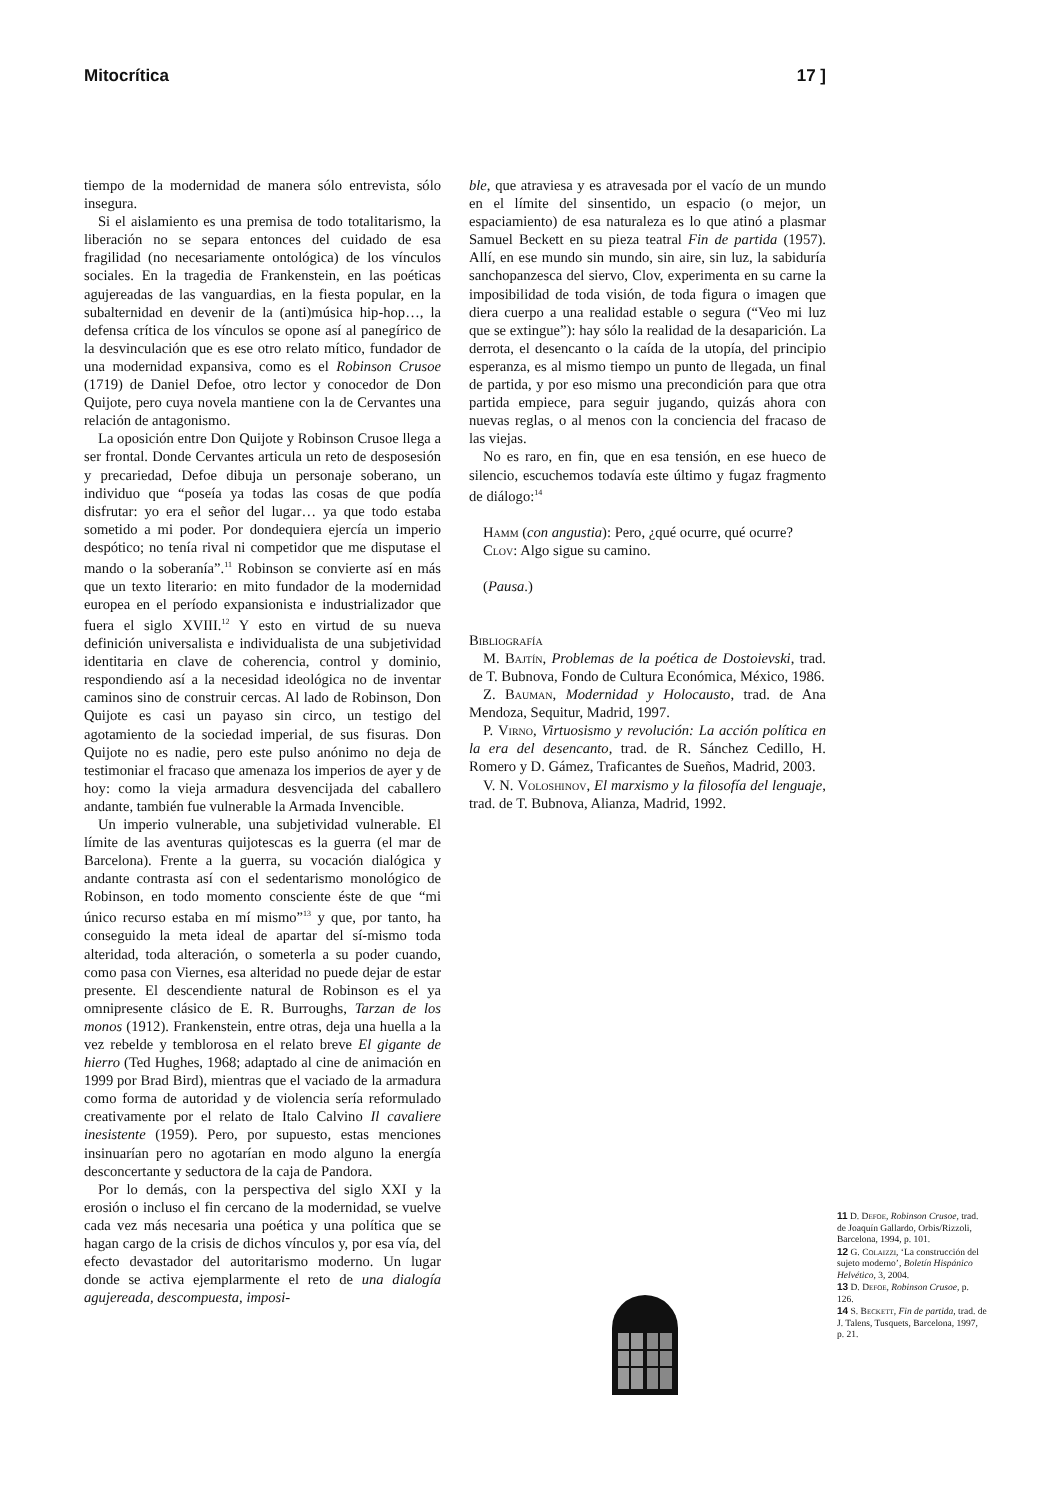Mitocrítica 17 ]
tiempo de la modernidad de manera sólo entrevista, sólo insegura.
Si el aislamiento es una premisa de todo totalitarismo, la liberación no se separa entonces del cuidado de esa fragilidad (no necesariamente ontológica) de los vínculos sociales. En la tragedia de Frankenstein, en las poéticas agujereadas de las vanguardias, en la fiesta popular, en la subalternidad en devenir de la (anti)música hip-hop…, la defensa crítica de los vínculos se opone así al panegírico de la desvinculación que es ese otro relato mítico, fundador de una modernidad expansiva, como es el Robinson Crusoe (1719) de Daniel Defoe, otro lector y conocedor de Don Quijote, pero cuya novela mantiene con la de Cervantes una relación de antagonismo.
La oposición entre Don Quijote y Robinson Crusoe llega a ser frontal. Donde Cervantes articula un reto de desposesión y precariedad, Defoe dibuja un personaje soberano, un individuo que “poseía ya todas las cosas de que podía disfrutar: yo era el señor del lugar… ya que todo estaba sometido a mi poder. Por dondequiera ejercía un imperio despótico; no tenía rival ni competidor que me disputase el mando o la soberanía”.<sup>11</sup> Robinson se convierte así en más que un texto literario: en mito fundador de la modernidad europea en el período expansionista e industrializador que fuera el siglo XVIII.<sup>12</sup> Y esto en virtud de su nueva definición universalista e individualista de una subjetividad identitaria en clave de coherencia, control y dominio, respondiendo así a la necesidad ideológica no de inventar caminos sino de construir cercas. Al lado de Robinson, Don Quijote es casi un payaso sin circo, un testigo del agotamiento de la sociedad imperial, de sus fisuras. Don Quijote no es nadie, pero este pulso anónimo no deja de testimoniar el fracaso que amenaza los imperios de ayer y de hoy: como la vieja armadura desvencijada del caballero andante, también fue vulnerable la Armada Invencible.
Un imperio vulnerable, una subjetividad vulnerable. El límite de las aventuras quijotescas es la guerra (el mar de Barcelona). Frente a la guerra, su vocación dialógica y andante contrasta así con el sedentarismo monológico de Robinson, en todo momento consciente éste de que “mi único recurso estaba en mí mismo”<sup>13</sup> y que, por tanto, ha conseguido la meta ideal de apartar del sí-mismo toda alteridad, toda alteración, o someterla a su poder cuando, como pasa con Viernes, esa alteridad no puede dejar de estar presente. El descendiente natural de Robinson es el ya omnipresente clásico de E. R. Burroughs, Tarzan de los monos (1912). Frankenstein, entre otras, deja una huella a la vez rebelde y temblorosa en el relato breve El gigante de hierro (Ted Hughes, 1968; adaptado al cine de animación en 1999 por Brad Bird), mientras que el vaciado de la armadura como forma de autoridad y de violencia sería reformulado creativamente por el relato de Italo Calvino Il cavaliere inesistente (1959). Pero, por supuesto, estas menciones insinuarían pero no agotarían en modo alguno la energía desconcertante y seductora de la caja de Pandora.
Por lo demás, con la perspectiva del siglo XXI y la erosión o incluso el fin cercano de la modernidad, se vuelve cada vez más necesaria una poética y una política que se hagan cargo de la crisis de dichos vínculos y, por esa vía, del efecto devastador del autoritarismo moderno. Un lugar donde se activa ejemplarmente el reto de una dialogía agujereada, descompuesta, imposi-
ble, que atraviesa y es atravesada por el vacío de un mundo en el límite del sinsentido, un espacio (o mejor, un espaciamiento) de esa naturaleza es lo que atinó a plasmar Samuel Beckett en su pieza teatral Fin de partida (1957). Allí, en ese mundo sin mundo, sin aire, sin luz, la sabiduría sanchopanzesca del siervo, Clov, experimenta en su carne la imposibilidad de toda visión, de toda figura o imagen que diera cuerpo a una realidad estable o segura (“Veo mi luz que se extingue”): hay sólo la realidad de la desaparición. La derrota, el desencanto o la caída de la utopía, del principio esperanza, es al mismo tiempo un punto de llegada, un final de partida, y por eso mismo una precondición para que otra partida empiece, para seguir jugando, quizás ahora con nuevas reglas, o al menos con la conciencia del fracaso de las viejas.
No es raro, en fin, que en esa tensión, en ese hueco de silencio, escuchemos todavía este último y fugaz fragmento de diálogo:<sup>14</sup>
Hamm (con angustia): Pero, ¿qué ocurre, qué ocurre?
Clov: Algo sigue su camino.
(Pausa.)
Bibliografía
M. Bajtín, Problemas de la poética de Dostoievski, trad. de T. Bubnova, Fondo de Cultura Económica, México, 1986.
Z. Bauman, Modernidad y Holocausto, trad. de Ana Mendoza, Sequitur, Madrid, 1997.
P. Virno, Virtuosismo y revolución: La acción política en la era del desencanto, trad. de R. Sánchez Cedillo, H. Romero y D. Gámez, Traficantes de Sueños, Madrid, 2003.
V. N. Voloshinov, El marxismo y la filosofía del lenguaje, trad. de T. Bubnova, Alianza, Madrid, 1992.
11 D. Defoe, Robinson Crusoe, trad. de Joaquín Gallardo, Orbis/Rizzoli, Barcelona, 1994, p. 101.
12 G. Colaizzi, ‘La construcción del sujeto moderno’, Boletín Hispánico Helvético, 3, 2004.
13 D. Defoe, Robinson Crusoe, p. 126.
14 S. Beckett, Fin de partida, trad. de J. Talens, Tusquets, Barcelona, 1997, p. 21.